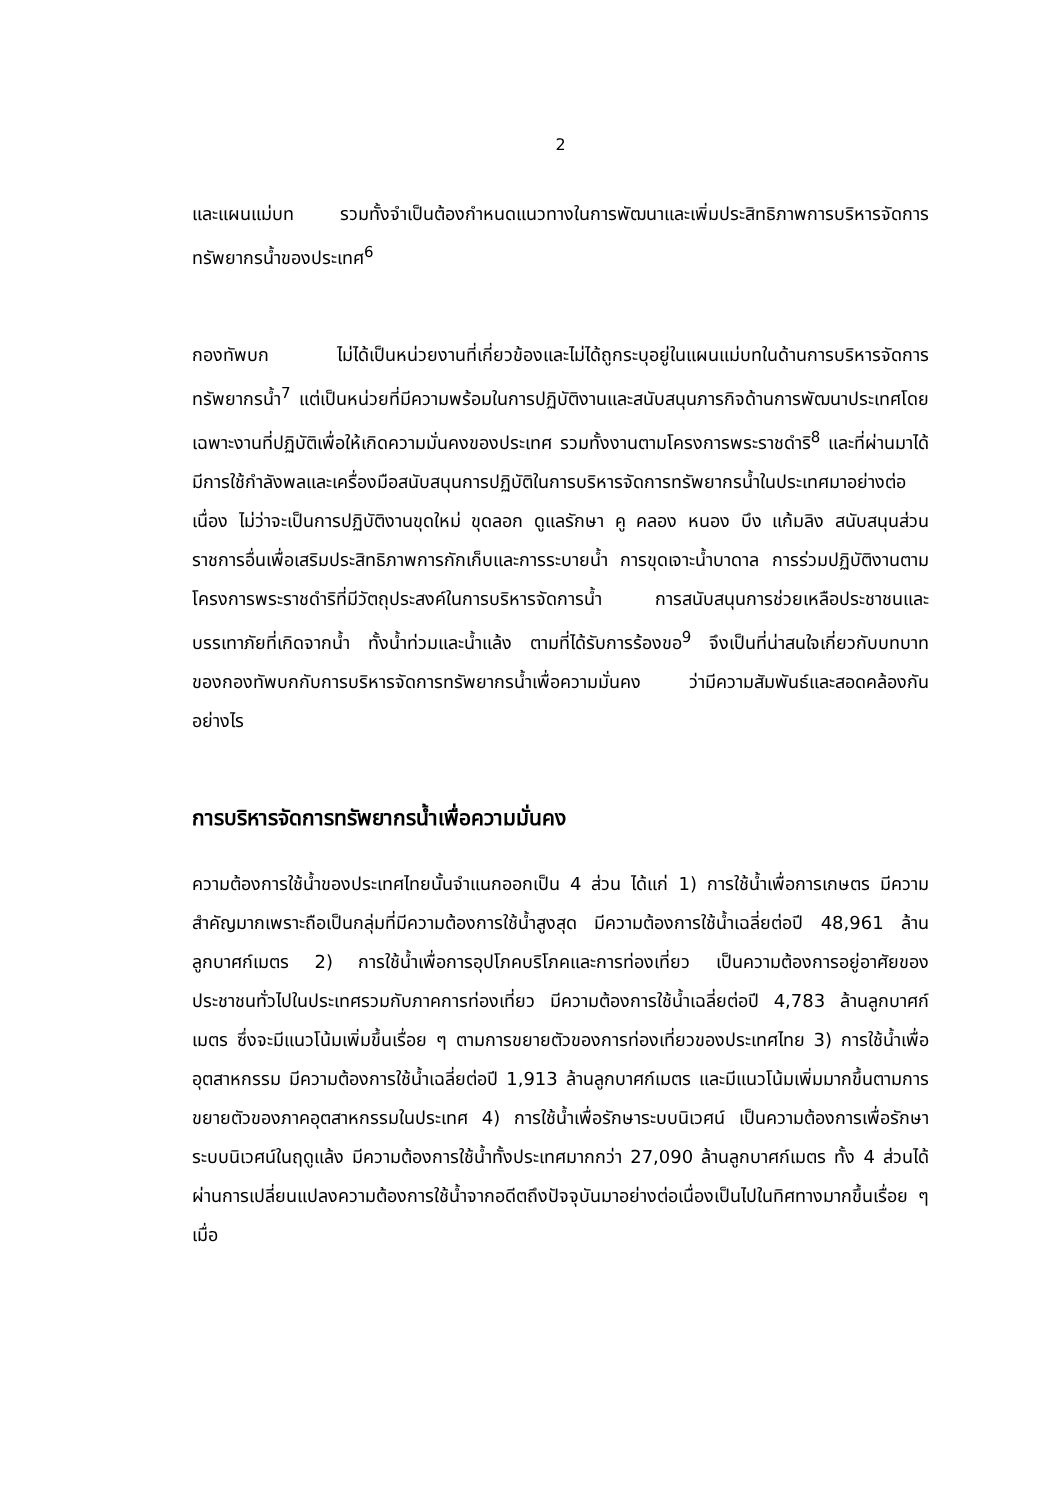2
และแผนแม่บท รวมทั้งจำเป็นต้องกำหนดแนวทางในการพัฒนาและเพิ่มประสิทธิภาพการบริหารจัดการทรัพยากรน้ำของประเทศ<sup>6</sup>
กองทัพบก ไม่ได้เป็นหน่วยงานที่เกี่ยวข้องและไม่ได้ถูกระบุอยู่ในแผนแม่บทในด้านการบริหารจัดการทรัพยากรน้ำ<sup>7</sup> แต่เป็นหน่วยที่มีความพร้อมในการปฏิบัติงานและสนับสนุนภารกิจด้านการพัฒนาประเทศโดยเฉพาะงานที่ปฏิบัติเพื่อให้เกิดความมั่นคงของประเทศ รวมทั้งงานตามโครงการพระราชดำริ<sup>8</sup> และที่ผ่านมาได้มีการใช้กำลังพลและเครื่องมือสนับสนุนการปฏิบัติในการบริหารจัดการทรัพยากรน้ำในประเทศมาอย่างต่อเนื่อง ไม่ว่าจะเป็นการปฏิบัติงานขุดใหม่ ขุดลอก ดูแลรักษา คู คลอง หนอง บึง แก้มลิง สนับสนุนส่วนราชการอื่นเพื่อเสริมประสิทธิภาพการกักเก็บและการระบายน้ำ การขุดเจาะน้ำบาดาล การร่วมปฏิบัติงานตามโครงการพระราชดำริที่มีวัตถุประสงค์ในการบริหารจัดการน้ำ การสนับสนุนการช่วยเหลือประชาชนและบรรเทาภัยที่เกิดจากน้ำ ทั้งน้ำท่วมและน้ำแล้ง ตามที่ได้รับการร้องขอ<sup>9</sup> จึงเป็นที่น่าสนใจเกี่ยวกับบทบาทของกองทัพบกกับการบริหารจัดการทรัพยากรน้ำเพื่อความมั่นคง ว่ามีความสัมพันธ์และสอดคล้องกันอย่างไร
การบริหารจัดการทรัพยากรน้ำเพื่อความมั่นคง
ความต้องการใช้น้ำของประเทศไทยนั้นจำแนกออกเป็น 4 ส่วน ได้แก่ 1) การใช้น้ำเพื่อการเกษตร มีความสำคัญมากเพราะถือเป็นกลุ่มที่มีความต้องการใช้น้ำสูงสุด มีความต้องการใช้น้ำเฉลี่ยต่อปี 48,961 ล้านลูกบาศก์เมตร 2) การใช้น้ำเพื่อการอุปโภคบริโภคและการท่องเที่ยว เป็นความต้องการอยู่อาศัยของประชาชนทั่วไปในประเทศรวมกับภาคการท่องเที่ยว มีความต้องการใช้น้ำเฉลี่ยต่อปี 4,783 ล้านลูกบาศก์เมตร ซึ่งจะมีแนวโน้มเพิ่มขึ้นเรื่อย ๆ ตามการขยายตัวของการท่องเที่ยวของประเทศไทย 3) การใช้น้ำเพื่ออุตสาหกรรม มีความต้องการใช้น้ำเฉลี่ยต่อปี 1,913 ล้านลูกบาศก์เมตร และมีแนวโน้มเพิ่มมากขึ้นตามการขยายตัวของภาคอุตสาหกรรมในประเทศ 4) การใช้น้ำเพื่อรักษาระบบนิเวศน์ เป็นความต้องการเพื่อรักษาระบบนิเวศน์ในฤดูแล้ง มีความต้องการใช้น้ำทั้งประเทศมากกว่า 27,090 ล้านลูกบาศก์เมตร ทั้ง 4 ส่วนได้ผ่านการเปลี่ยนแปลงความต้องการใช้น้ำจากอดีตถึงปัจจุบันมาอย่างต่อเนื่องเป็นไปในทิศทางมากขึ้นเรื่อย ๆ เมื่อ